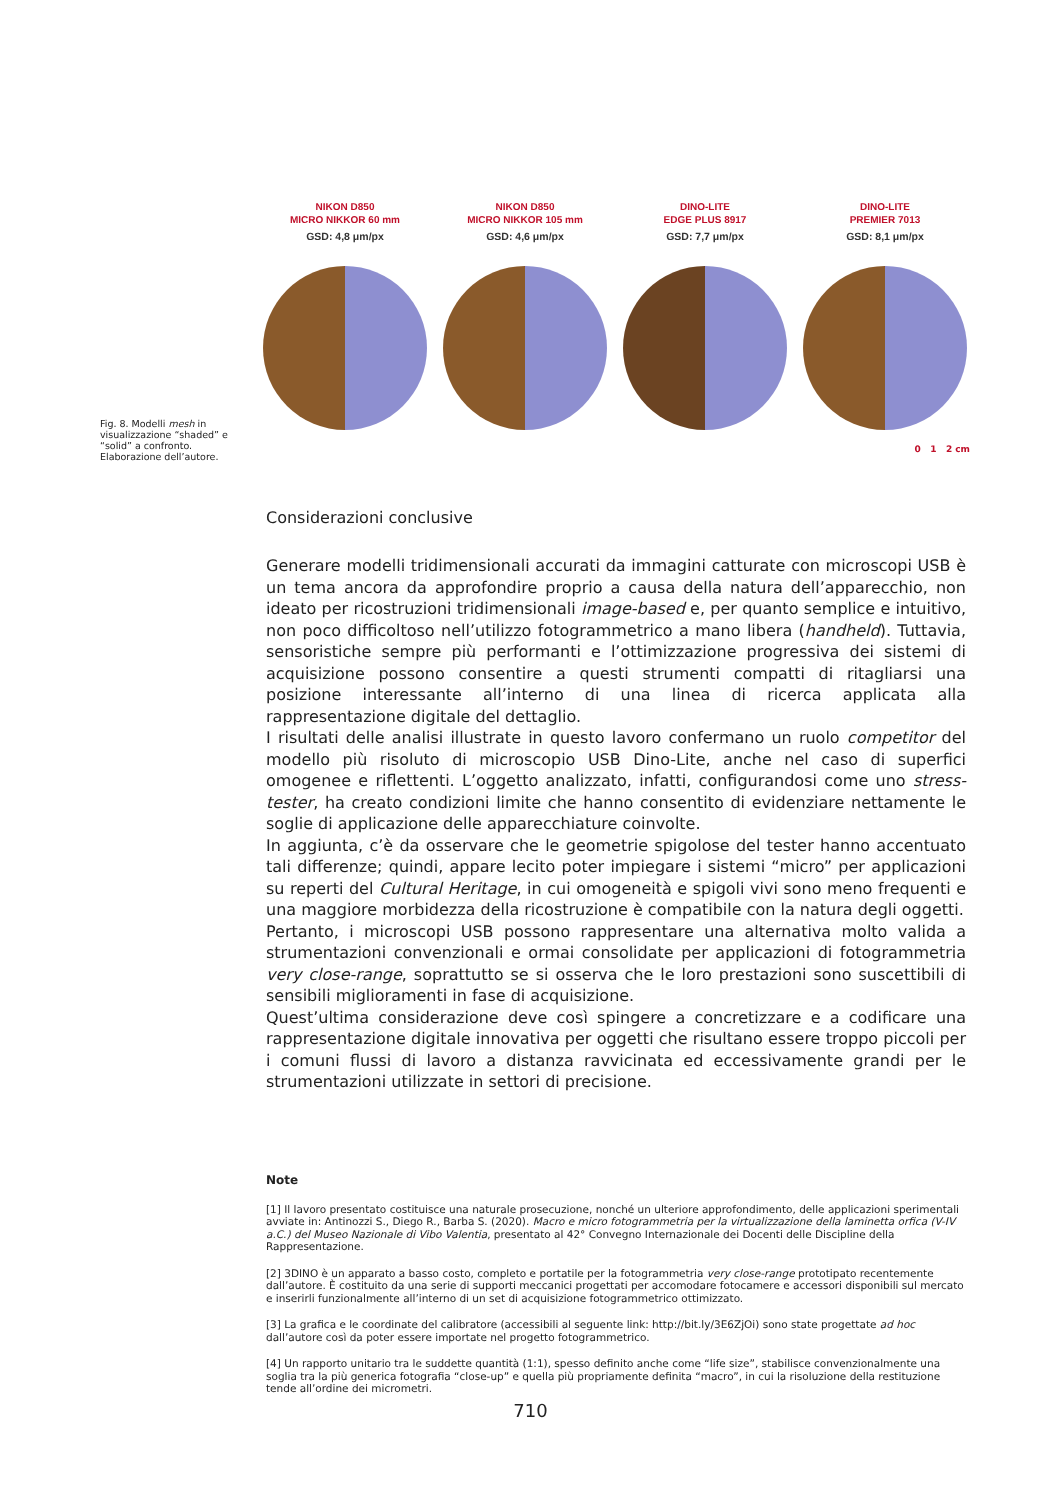NIKON D850
MICRO NIKKOR 60 mm
GSD: 4,8 μm/px
NIKON D850
MICRO NIKKOR 105 mm
GSD: 4,6 μm/px
DINO-LITE
EDGE PLUS 8917
GSD: 7,7 μm/px
DINO-LITE
PREMIER 7013
GSD: 8,1 μm/px
0 1 2 cm
Fig. 8. Modelli mesh in visualizzazione “shaded” e “solid” a confronto. Elaborazione dell’autore.
Considerazioni conclusive
Generare modelli tridimensionali accurati da immagini catturate con microscopi USB è un tema ancora da approfondire proprio a causa della natura dell’apparecchio, non ideato per ricostruzioni tridimensionali image-based e, per quanto semplice e intuitivo, non poco difficoltoso nell’utilizzo fotogrammetrico a mano libera (handheld). Tuttavia, sensoristiche sempre più performanti e l’ottimizzazione progressiva dei sistemi di acquisizione possono consentire a questi strumenti compatti di ritagliarsi una posizione interessante all’interno di una linea di ricerca applicata alla rappresentazione digitale del dettaglio.
I risultati delle analisi illustrate in questo lavoro confermano un ruolo competitor del modello più risoluto di microscopio USB Dino-Lite, anche nel caso di superfici omogenee e riflettenti. L’oggetto analizzato, infatti, configurandosi come uno stress-tester, ha creato condizioni limite che hanno consentito di evidenziare nettamente le soglie di applicazione delle apparecchiature coinvolte.
In aggiunta, c’è da osservare che le geometrie spigolose del tester hanno accentuato tali differenze; quindi, appare lecito poter impiegare i sistemi “micro” per applicazioni su reperti del Cultural Heritage, in cui omogeneità e spigoli vivi sono meno frequenti e una maggiore morbidezza della ricostruzione è compatibile con la natura degli oggetti.
Pertanto, i microscopi USB possono rappresentare una alternativa molto valida a strumentazioni convenzionali e ormai consolidate per applicazioni di fotogrammetria very close-range, soprattutto se si osserva che le loro prestazioni sono suscettibili di sensibili miglioramenti in fase di acquisizione.
Quest’ultima considerazione deve così spingere a concretizzare e a codificare una rappresentazione digitale innovativa per oggetti che risultano essere troppo piccoli per i comuni flussi di lavoro a distanza ravvicinata ed eccessivamente grandi per le strumentazioni utilizzate in settori di precisione.
Note
[1] Il lavoro presentato costituisce una naturale prosecuzione, nonché un ulteriore approfondimento, delle applicazioni sperimentali avviate in: Antinozzi S., Diego R., Barba S. (2020). Macro e micro fotogrammetria per la virtualizzazione della laminetta orfica (V-IV a.C.) del Museo Nazionale di Vibo Valentia, presentato al 42° Convegno Internazionale dei Docenti delle Discipline della Rappresentazione.
[2] 3DINO è un apparato a basso costo, completo e portatile per la fotogrammetria very close-range prototipato recentemente dall’autore. È costituito da una serie di supporti meccanici progettati per accomodare fotocamere e accessori disponibili sul mercato e inserirli funzionalmente all’interno di un set di acquisizione fotogrammetrico ottimizzato.
[3] La grafica e le coordinate del calibratore (accessibili al seguente link: http://bit.ly/3E6ZjOi) sono state progettate ad hoc dall’autore così da poter essere importate nel progetto fotogrammetrico.
[4] Un rapporto unitario tra le suddette quantità (1:1), spesso definito anche come “life size”, stabilisce convenzionalmente una soglia tra la più generica fotografia “close-up” e quella più propriamente definita “macro”, in cui la risoluzione della restituzione tende all’ordine dei micrometri.
710